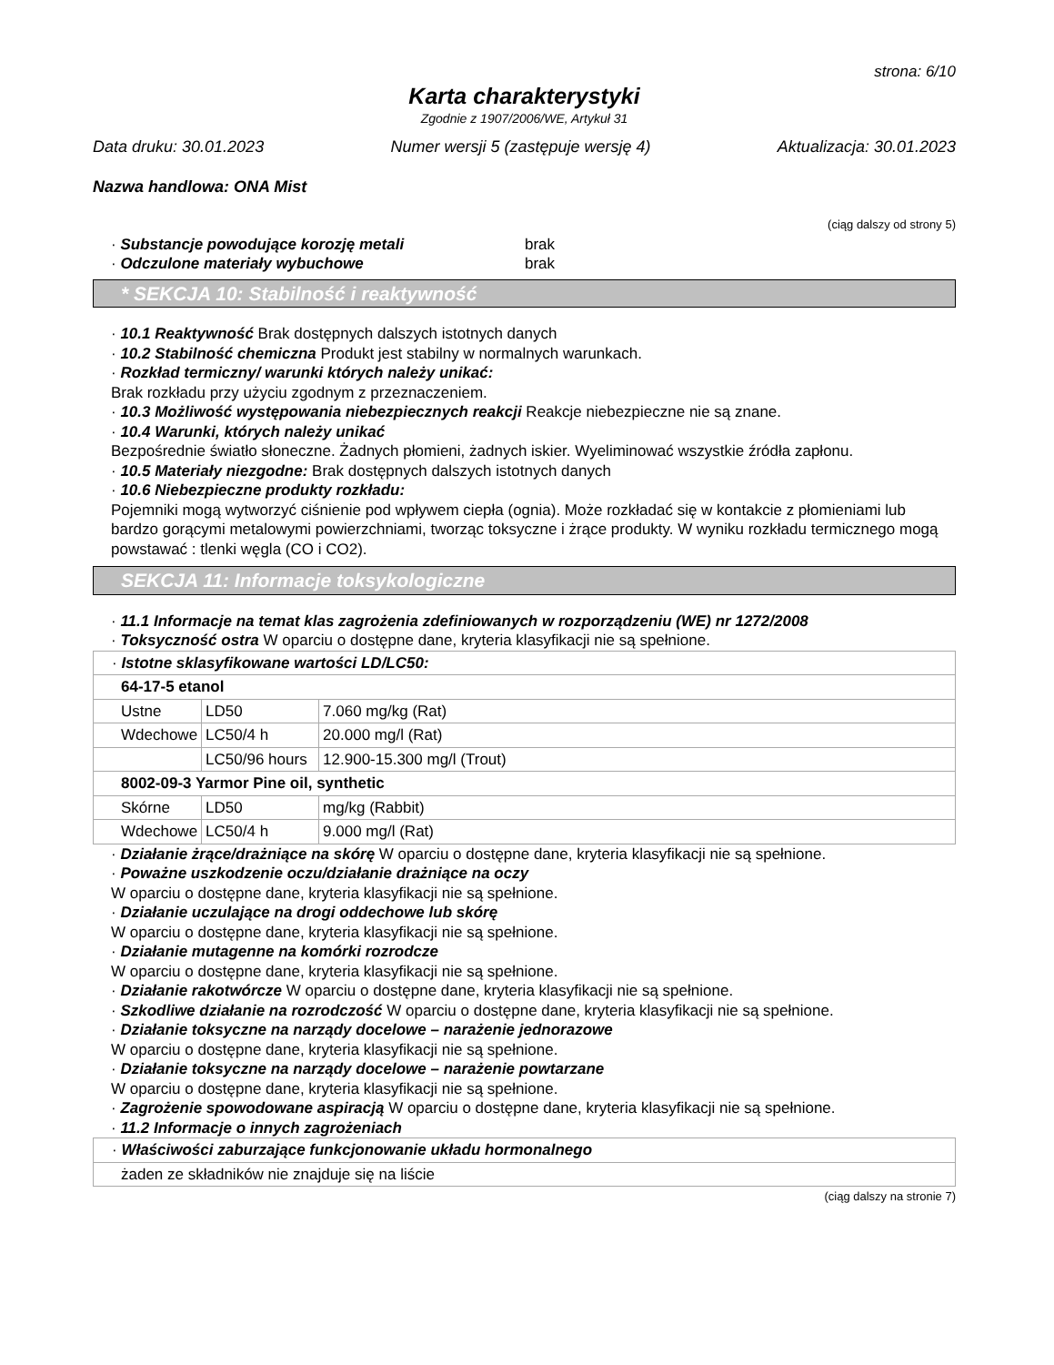strona: 6/10
Karta charakterystyki
Zgodnie z 1907/2006/WE, Artykuł 31
Data druku: 30.01.2023 Numer wersji 5 (zastępuje wersję 4) Aktualizacja: 30.01.2023
Nazwa handlowa: ONA Mist
(ciąg dalszy od strony 5)
· Substancje powodujące korozję metali brak
· Odczulone materiały wybuchowe brak
* SEKCJA 10: Stabilność i reaktywność
· 10.1 Reaktywność Brak dostępnych dalszych istotnych danych
· 10.2 Stabilność chemiczna Produkt jest stabilny w normalnych warunkach.
· Rozkład termiczny/ warunki których należy unikać:
Brak rozkładu przy użyciu zgodnym z przeznaczeniem.
· 10.3 Możliwość występowania niebezpiecznych reakcji Reakcje niebezpieczne nie są znane.
· 10.4 Warunki, których należy unikać
Bezpośrednie światło słoneczne. Żadnych płomieni, żadnych iskier. Wyeliminować wszystkie źródła zapłonu.
· 10.5 Materiały niezgodne: Brak dostępnych dalszych istotnych danych
· 10.6 Niebezpieczne produkty rozkładu:
Pojemniki mogą wytworzyć ciśnienie pod wpływem ciepła (ognia). Może rozkładać się w kontakcie z płomieniami lub bardzo gorącymi metalowymi powierzchniami, tworząc toksyczne i żrące produkty. W wyniku rozkładu termicznego mogą powstawać : tlenki węgla (CO i CO2).
SEKCJA 11: Informacje toksykologiczne
· 11.1 Informacje na temat klas zagrożenia zdefiniowanych w rozporządzeniu (WE) nr 1272/2008
· Toksyczność ostra W oparciu o dostępne dane, kryteria klasyfikacji nie są spełnione.
| · Istotne sklasyfikowane wartości LD/LC50: | | |
| 64-17-5 etanol | | |
| Ustne | LD50 | 7.060 mg/kg (Rat) |
| Wdechowe | LC50/4 h | 20.000 mg/l (Rat) |
| | LC50/96 hours | 12.900-15.300 mg/l (Trout) |
| 8002-09-3 Yarmor Pine oil, synthetic | | |
| Skórne | LD50 | mg/kg (Rabbit) |
| Wdechowe | LC50/4 h | 9.000 mg/l (Rat) |
· Działanie żrące/drażniące na skórę W oparciu o dostępne dane, kryteria klasyfikacji nie są spełnione.
· Poważne uszkodzenie oczu/działanie drażniące na oczy
W oparciu o dostępne dane, kryteria klasyfikacji nie są spełnione.
· Działanie uczulające na drogi oddechowe lub skórę
W oparciu o dostępne dane, kryteria klasyfikacji nie są spełnione.
· Działanie mutagenne na komórki rozrodcze
W oparciu o dostępne dane, kryteria klasyfikacji nie są spełnione.
· Działanie rakotwórcze W oparciu o dostępne dane, kryteria klasyfikacji nie są spełnione.
· Szkodliwe działanie na rozrodczość W oparciu o dostępne dane, kryteria klasyfikacji nie są spełnione.
· Działanie toksyczne na narządy docelowe – narażenie jednorazowe
W oparciu o dostępne dane, kryteria klasyfikacji nie są spełnione.
· Działanie toksyczne na narządy docelowe – narażenie powtarzane
W oparciu o dostępne dane, kryteria klasyfikacji nie są spełnione.
· Zagrożenie spowodowane aspiracją W oparciu o dostępne dane, kryteria klasyfikacji nie są spełnione.
· 11.2 Informacje o innych zagrożeniach
| · Właściwości zaburzające funkcjonowanie układu hormonalnego |
| żaden ze składników nie znajduje się na liście |
(ciąg dalszy na stronie 7)